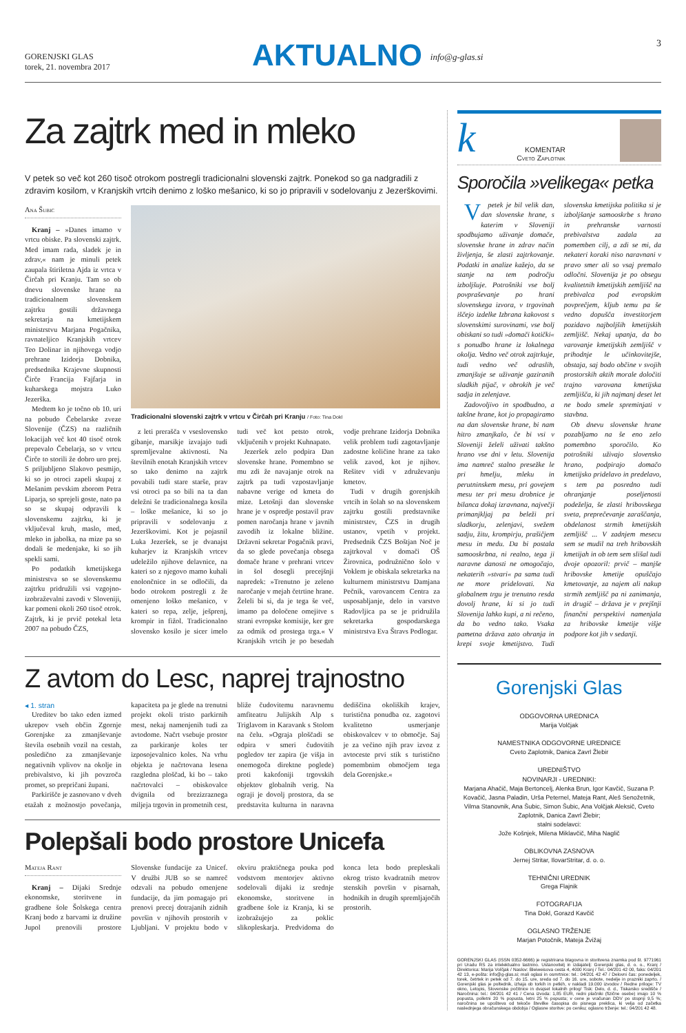GORENJSKI GLAS
torek, 21. novembra 2017
AKTUALNO
info@g-glas.si
3
Za zajtrk med in mleko
V petek so več kot 260 tisoč otrokom postregli tradicionalni slovenski zajtrk. Ponekod so ga nadgradili z zdravim kosilom, v Kranjskih vrtcih denimo z loško mešanico, ki so jo pripravili v sodelovanju z Jezerškovimi.
Ana Šubic
Kranj – »Danes imamo v vrtcu obiske. Pa slovenski zajtrk. Med imam rada, sladek je in zdrav,« nam je minuli petek zaupala štiriletna Ajda iz vrtca v Čirčah pri Kranju. Tam so ob dnevu slovenske hrane na tradicionalnem slovenskem zajtrku gostili državnega sekretarja na kmetijskem ministrstvu Marjana Pogačnika, ravnateljico Kranjskih vrtcev Teo Dolinar in njihovega vodjo prehrane Izidorja Dobnika, predsednika Krajevne skupnosti Čirče Francija Fajfarja in kuharskega mojstra Luko Jezerška.
Medtem ko je točno ob 10. uri na pobudo Čebelarske zveze Slovenije (ČZS) na različnih lokacijah več kot 40 tisoč otrok prepevalo Čebelarja, so v vrtcu Čirče to storili že dobro uro prej. S priljubljeno Slakovo pesmijo, ki so jo otroci zapeli skupaj z Mešanim pevskim zborom Petra Liparja, so sprejeli goste, nato pa so se skupaj odpravili k slovenskemu zajtrku, ki je vključeval kruh, maslo, med, mleko in jabolka, na mize pa so dodali še medenjake, ki so jih spekli sami.
Po podatkih kmetijskega ministrstva so se slovenskemu zajtrku pridružili vsi vzgojno-izobraževalni zavodi v Sloveniji, kar pomeni okoli 260 tisoč otrok. Zajtrk, ki je prvič potekal leta 2007 na pobudo ČZS,
Tradicionalni slovenski zajtrk v vrtcu v Čirčah pri Kranju / Foto: Tina Dokl
z leti prerašča v vseslovensko gibanje, marsikje izvajajo tudi spremljevalne aktivnosti. Na številnih enotah Kranjskih vrtcev so tako denimo na zajtrk povabili tudi stare starše, prav vsi otroci pa so bili na ta dan deležni še tradicionalnega kosila – loške mešanice, ki so jo pripravili v sodelovanju z Jezerškovimi. Kot je pojasnil Luka Jezeršek, se je dvanajst kuharjev iz Kranjskih vrtcev udeležilo njihove delavnice, na kateri so z njegovo mamo kuhali enolončnice in se odločili, da bodo otrokom postregli z že omenjeno loško mešanico, v kateri so repa, zelje, ješprenj, krompir in fižol. Tradicionalno slovensko kosilo je sicer imelo tudi več kot petsto otrok, vključenih v projekt Kuhnapato.
Jezeršek zelo podpira Dan slovenske hrane. Pomembno se mu zdi že navajanje otrok na zajtrk pa tudi vzpostavljanje nabavne verige od kmeta do mize. Letošnji dan slovenske hrane je v ospredje postavil prav pomen naročanja hrane v javnih zavodih iz lokalne bližine. Državni sekretar Pogačnik pravi, da so glede povečanja obsega domače hrane v prehrani vrtcev in šol dosegli precejšnji napredek: »Trenutno je zeleno naročanje v mejah četrtine hrane. Želeli bi si, da je tega še več, imamo pa določene omejitve s strani evropske komisije, ker gre za odmik od prostega trga.« V Kranjskih vrtcih je po besedah vodje prehrane Izidorja Dobnika velik problem tudi zagotavljanje zadostne količine hrane za tako velik zavod, kot je njihov. Rešitev vidi v združevanju kmetov.
Tudi v drugih gorenjskih vrtcih in šolah so na slovenskem zajtrku gostili predstavnike ministrstev, ČZS in drugih ustanov, vpetih v projekt. Predsednik ČZS Boštjan Noč je zajtrkoval v domači OŠ Žirovnica, podružnično šolo v Voklem je obiskala sekretarka na kulturnem ministrstvu Damjana Pečnik, varovancem Centra za usposabljanje, delo in varstvo Radovljica pa se je pridružila sekretarka gospodarskega ministrstva Eva Štravs Podlogar.
Z avtom do Lesc, naprej trajnostno
◂ 1. stran
Ureditev bo tako eden izmed ukrepov vseh občin Zgornje Gorenjske za zmanjševanje števila osebnih vozil na cestah, posledično za zmanjševanje negativnih vplivov na okolje in prebivalstvo, ki jih povzroča promet, so prepričani župani.
Parkirišče je zasnovano v dveh etažah z možnostjo povečanja, kapaciteta pa je glede na trenutni projekt okoli tristo parkirnih mest, nekaj namenjenih tudi za avtodome. Načrt vsebuje prostor za parkiranje koles ter izposojevalnico koles. Na vrhu objekta je načrtovana lesena razgledna ploščad, ki bo – tako načrtovalci – obiskovalce dvignila od brezizraznega miljeja trgovin in prometnih cest, bliže čudovitemu naravnemu amfiteatru Julijskih Alp s Triglavom in Karavank s Stolom na čelu. »Ograja ploščadi se odpira v smeri čudovitih pogledov ter zapira (je višja in onemogoča direktne poglede) proti kakofoniji trgovskih objektov globalnih verig. Na ograji je dovolj prostora, da se predstavita kulturna in naravna dediščina okoliških krajev, turistična ponudba oz. zagotovi kvalitetno usmerjanje obiskovalcev v to območje. Saj je za večino njih prav izvoz z avtoceste prvi stik s turistično pomembnim območjem tega dela Gorenjske.«
Polepšali bodo prostore Unicefa
Mateja Rant
Kranj – Dijaki Srednje ekonomske, storitvene in gradbene šole Šolskega centra Kranj bodo z barvami iz družine Jupol prenovili prostore Slovenske fundacije za Unicef. V družbi JUB so se namreč odzvali na pobudo omenjene fundacije, da jim pomagajo pri prenovi precej dotrajanih zidnih površin v njihovih prostorih v Ljubljani. V projektu bodo v okviru praktičnega pouka pod vodstvom mentorjev aktivno sodelovali dijaki iz srednje ekonomske, storitvene in gradbene šole iz Kranja, ki se izobražujejo za poklic slikopleskarja. Predvidoma do konca leta bodo prepleskali okrog tristo kvadratnih metrov stenskih površin v pisarnah, hodnikih in drugih spremljajočih prostorih.
k
KOMENTAR
Cveto Zaplotnik
Sporočila »velikega« petka
Vpetek je bil velik dan, dan slovenske hrane, s katerim v Sloveniji spodbujamo uživanje domače, slovenske hrane in zdrav način življenja, še zlasti zajtrkovanje. Podatki in analize kažejo, da se stanje na tem področju izboljšuje. Potrošniki vse bolj povpraševanje po hrani slovenskega izvora, v trgovinah iščejo izdelke Izbrana kakovost s slovenskimi surovinami, vse bolj obiskani so tudi »domači kotički« s ponudbo hrane iz lokalnega okolja. Vedno več otrok zajtrkuje, tudi vedno več odraslih, zmanjšuje se uživanje gaziranih sladkih pijač, v obrokih je več sadja in zelenjave.
Zadovoljivo in spodbudno, a takšne hrane, kot jo propagiramo na dan slovenske hrane, bi nam hitro zmanjkalo, če bi vsi v Sloveniji želeli uživati takšno hrano vse dni v letu. Slovenija ima namreč stalno presežke le pri hmelju, mleku in perutninskem mesu, pri govejem mesu ter pri mesu drobnice je bilanca dokaj izravnana, največji primanjkljaj pa beleži pri sladkorju, zelenjavi, svežem sadju, žitu, krompirju, prašičjem mesu in medu. Da bi postala samooskrbna, ni realno, tega ji naravne danosti ne omogočajo, nekaterih »stvari« pa sama tudi ne more pridelovati. Na globalnem trgu je trenutno resda dovolj hrane, ki si jo tudi Slovenija lahko kupi, a ni rečeno, da bo vedno tako. Vsaka pametna država zato ohranja in krepi svoje kmetijstvo. Tudi slovenska kmetijska politika si je izboljšanje samooskrbe s hrano in prehranske varnosti prebivalstva zadala za pomemben cilj, a zdi se mi, da nekateri koraki niso naravnani v pravo smer ali so vsaj premalo odločni. Slovenija je po obsegu kvalitetnih kmetijskih zemljišč na prebivalca pod evropskim povprečjem, kljub temu pa še vedno dopušča investitorjem pozidavo najboljših kmetijskih zemljišč. Nekaj upanja, da bo varovanje kmetijskih zemljišč v prihodnje le učinkovitejše, obstaja, saj bodo občine v svojih prostorskih aktih morale določiti trajno varovana kmetijska zemljišča, ki jih najmanj deset let ne bodo smele spreminjati v stavbna.
Ob dnevu slovenske hrane pozabljamo na še eno zelo pomembno sporočilo. Ko potrošniki uživajo slovensko hrano, podpirajo domačo kmetijsko pridelavo in predelavo, s tem pa posredno tudi ohranjanje poseljenosti podeželja, še zlasti hribovskega sveta, preprečevanje zaraščanja, obdelanost strmih kmetijskih zemljišč ... V zadnjem mesecu sem se mudil na treh hribovskih kmetijah in ob tem sem slišal tudi dvoje opozoril: prvič – manjše hribovske kmetije opuščajo kmetovanje, za najem ali nakup strmih zemljišč pa ni zanimanja, in drugič – država je v prejšnji finančni perspektivi namenjala za hribovske kmetije višje podpore kot jih v sedanji.
Gorenjski Glas
ODGOVORNA UREDNICA
Marija Volčjak
NAMESTNIKA ODGOVORNE UREDNICE
Cveto Zaplotnik, Danica Zavrl Žlebir
UREDNIŠTVO
NOVINARJI - UREDNIKI:
Marjana Ahačič, Maja Bertoncelj, Alenka Brun, Igor Kavčič, Suzana P. Kovačič, Jasna Paladin, Urša Peternel, Mateja Rant, Aleš Senožetnik, Vilma Stanovnik, Ana Šubic, Simon Šubic, Ana Volčjak Aleksič, Cveto Zaplotnik, Danica Zavrl Žlebir;
stalni sodelavci:
Jože Košnjek, Milena Miklavčič, Miha Naglič
OBLIKOVNA ZASNOVA
Jernej Stritar, IlovarStritar, d. o. o.
TEHNIČNI UREDNIK
Grega Flajnik
FOTOGRAFIJA
Tina Dokl, Gorazd Kavčič
OGLASNO TRŽENJE
Marjan Potočnik, Mateja Žvižaj
GORENJSKI GLAS (ISSN 0352-6666) je registrirana blagovna in storitvena znamka pod št. 9771961 pri Uradu RS za intelektualno lastnino. Ustanovitelj in izdajatelj: Gorenjski glas, d. o. o., Kranj / Direktorica: Marija Volčjak / Naslov: Bleiweisova cesta 4, 4000 Kranj / Tel.: 04/201 42 00, faks: 04/201 42 13, e-pošta: info@g-glas.si; mali oglasi in osmrtnice: tel.: 04/201 42 47 / Delovni čas: ponedeljek, torek, četrtek in petek od 7. do 15. ure, sreda od 7. do 16. ure, sobote, nedelje in prazniki zaprto. / Gorenjski glas je poltednik, izhaja ob torkih in petkih, v nakladi 19.000 izvodov / Redne priloge: TV okno, Letopis, Slovenske počitnice in dvajset lokalnih prilog/ Tisk: Delo, d. d., Tiskarsko središče / Naročnina: tel.: 04/201 42 41 / Cena izvoda: 1,85 EUR, redni plačniki (fizične osebe) imajo 10 % popusta, polletni 20 % popusta, letni 25 % popusta; v cene je vračunan DDV po stopnji 9,5 %; naročnina se upošteva od tekoče številke časopisa do pisnega preklica, ki velja od začetka naslednjega obračunskega obdobja / Oglasne storitve: po ceniku; oglasno trženje: tel.: 04/201 42 48.